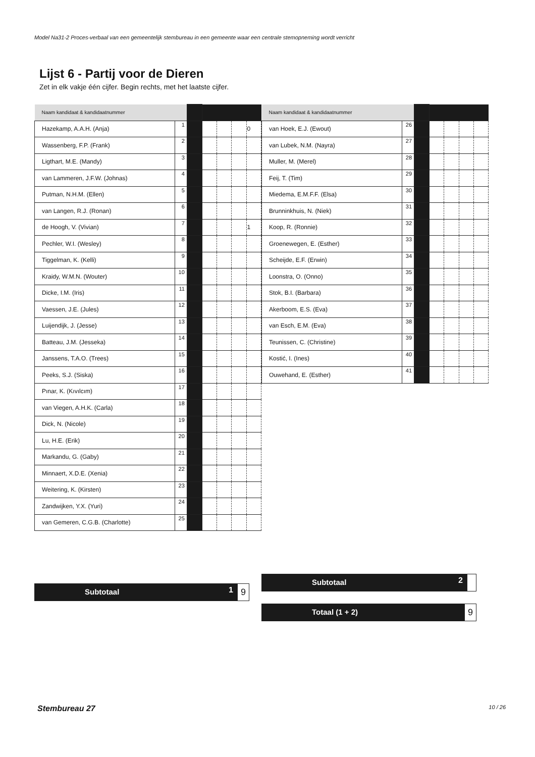Model Na31-2 Proces-verbaal van een gemeentelijk stembureau in een gemeente waar een centrale stemopneming wordt verricht
Lijst 6 - Partij voor de Dieren
Zet in elk vakje één cijfer. Begin rechts, met het laatste cijfer.
| Naam kandidaat & kandidaatnummer | | | | | | |
| Hazekamp, A.A.H. (Anja) | 1 | | | | | 0 |
| Wassenberg, F.P. (Frank) | 2 | | | | | |
| Ligthart, M.E. (Mandy) | 3 | | | | | |
| van Lammeren, J.F.W. (Johnas) | 4 | | | | | |
| Putman, N.H.M. (Ellen) | 5 | | | | | |
| van Langen, R.J. (Ronan) | 6 | | | | | |
| de Hoogh, V. (Vivian) | 7 | | | | | 1 |
| Pechler, W.I. (Wesley) | 8 | | | | | |
| Tiggelman, K. (Kelli) | 9 | | | | | |
| Kraidy, W.M.N. (Wouter) | 10 | | | | | |
| Dicke, I.M. (Iris) | 11 | | | | | |
| Vaessen, J.E. (Jules) | 12 | | | | | |
| Luijendijk, J. (Jesse) | 13 | | | | | |
| Batteau, J.M. (Jesseka) | 14 | | | | | |
| Janssens, T.A.O. (Trees) | 15 | | | | | |
| Peeks, S.J. (Siska) | 16 | | | | | |
| Pınar, K. (Kıvılcım) | 17 | | | | | |
| van Viegen, A.H.K. (Carla) | 18 | | | | | |
| Dick, N. (Nicole) | 19 | | | | | |
| Lu, H.E. (Erik) | 20 | | | | | |
| Markandu, G. (Gaby) | 21 | | | | | |
| Minnaert, X.D.E. (Xenia) | 22 | | | | | |
| Weitering, K. (Kirsten) | 23 | | | | | |
| Zandwijken, Y.X. (Yuri) | 24 | | | | | |
| van Gemeren, C.G.B. (Charlotte) | 25 | | | | | |
Subtotaal
1 9
| Naam kandidaat & kandidaatnummer | | | | | | |
| van Hoek, E.J. (Ewout) | 26 | | | | | |
| van Lubek, N.M. (Nayra) | 27 | | | | | |
| Muller, M. (Merel) | 28 | | | | | |
| Feij, T. (Tim) | 29 | | | | | |
| Miedema, E.M.F.F. (Elsa) | 30 | | | | | |
| Brunninkhuis, N. (Niek) | 31 | | | | | |
| Koop, R. (Ronnie) | 32 | | | | | |
| Groenewegen, E. (Esther) | 33 | | | | | |
| Scheijde, E.F. (Erwin) | 34 | | | | | |
| Loonstra, O. (Onno) | 35 | | | | | |
| Stok, B.I. (Barbara) | 36 | | | | | |
| Akerboom, E.S. (Eva) | 37 | | | | | |
| van Esch, E.M. (Eva) | 38 | | | | | |
| Teunissen, C. (Christine) | 39 | | | | | |
| Kostić, I. (Ines) | 40 | | | | | |
| Ouwehand, E. (Esther) | 41 | | | | | |
Subtotaal
2
Totaal (1 + 2)
9
Stembureau 27 10 / 26